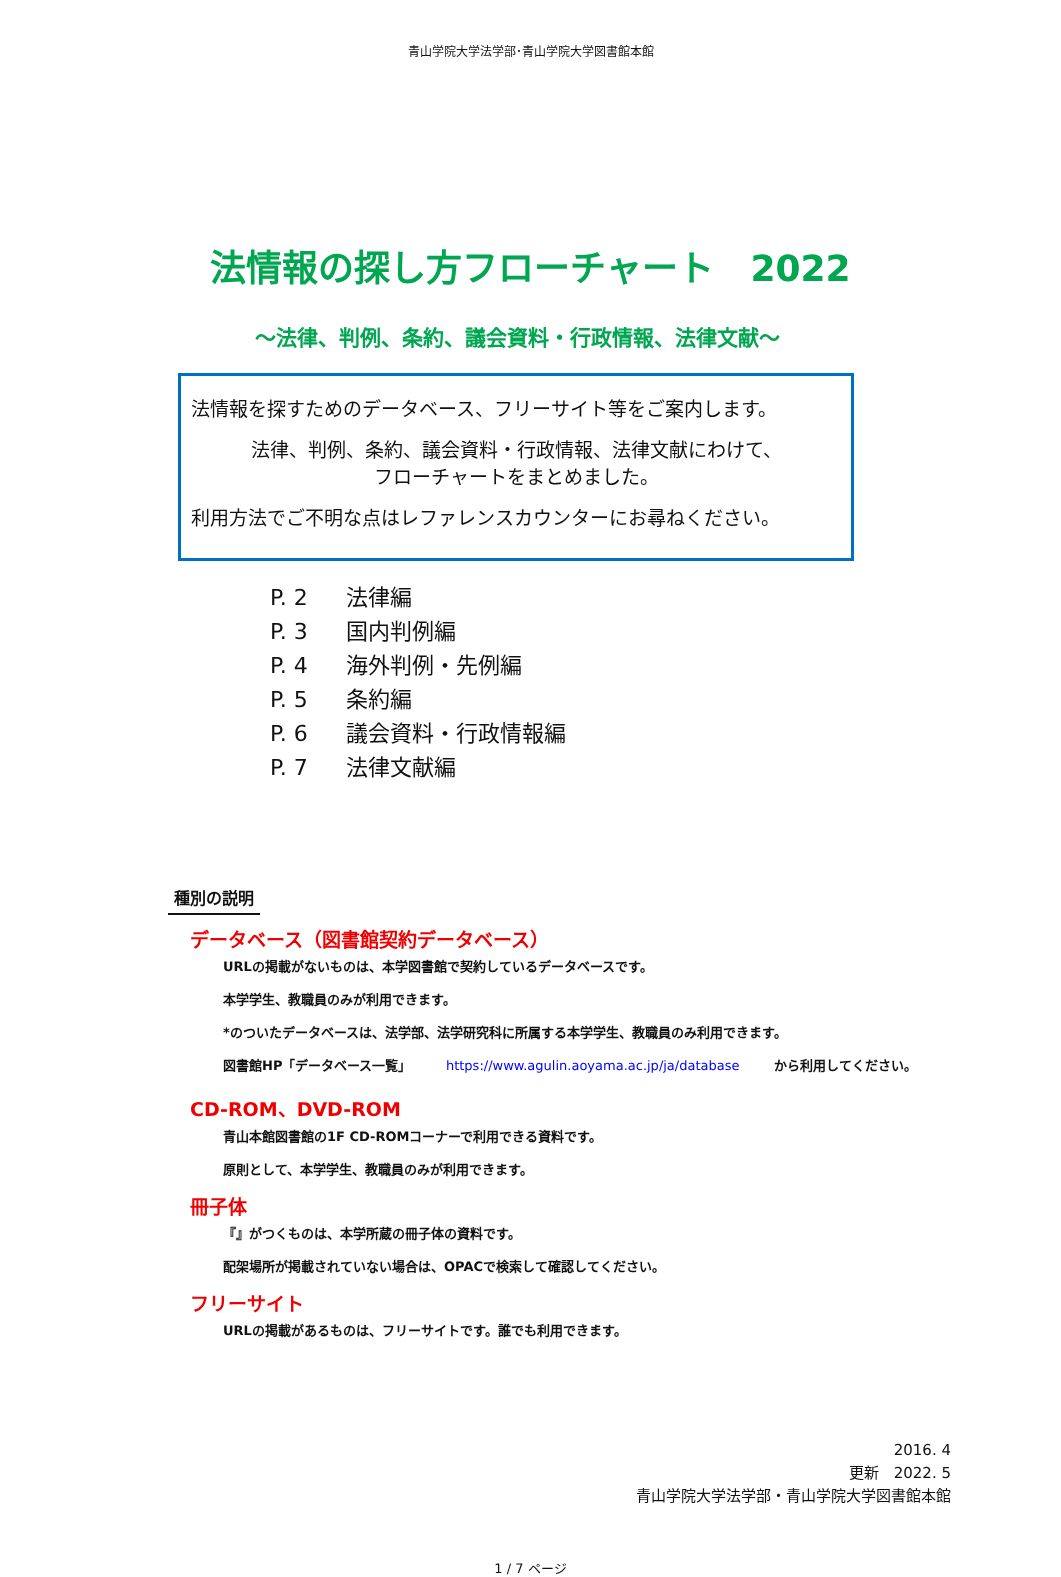青山学院大学法学部･青山学院大学図書館本館
法情報の探し方フローチャート　2022
～法律、判例、条約、議会資料・行政情報、法律文献～
法情報を探すためのデータベース、フリーサイト等をご案内します。
法律、判例、条約、議会資料・行政情報、法律文献にわけて、
フローチャートをまとめました。
利用方法でご不明な点はレファレンスカウンターにお尋ねください。
P. 2 法律編
P. 3 国内判例編
P. 4 海外判例・先例編
P. 5 条約編
P. 6 議会資料・行政情報編
P. 7 法律文献編
種別の説明
データベース（図書館契約データベース）
URLの掲載がないものは、本学図書館で契約しているデータベースです。
本学学生、教職員のみが利用できます。
*のついたデータベースは、法学部、法学研究科に所属する本学学生、教職員のみ利用できます。
図書館HP「データベース一覧」 https://www.agulin.aoyama.ac.jp/ja/database から利用してください。
CD-ROM、DVD-ROM
青山本館図書館の1F CD-ROMコーナーで利用できる資料です。
原則として、本学学生、教職員のみが利用できます。
冊子体
『』がつくものは、本学所蔵の冊子体の資料です。
配架場所が掲載されていない場合は、OPACで検索して確認してください。
フリーサイト
URLの掲載があるものは、フリーサイトです。誰でも利用できます。
2016. 4
更新　2022. 5
青山学院大学法学部・青山学院大学図書館本館
1 / 7 ページ